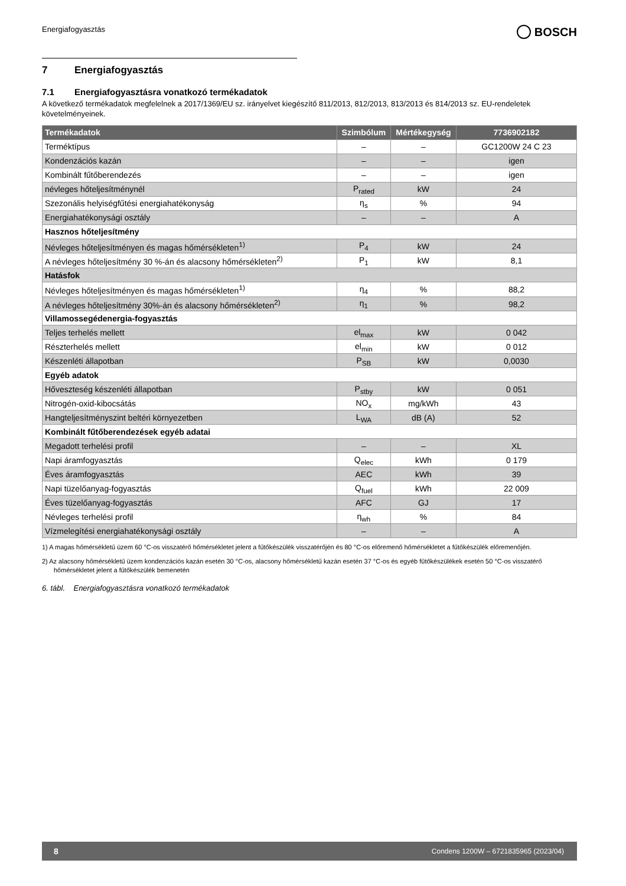Energiafogyasztás
BOSCH
7 Energiafogyasztás
7.1 Energiafogyasztásra vonatkozó termékadatok
A következő termékadatok megfelelnek a 2017/1369/EU sz. irányelvet kiegészítő 811/2013, 812/2013, 813/2013 és 814/2013 sz. EU-rendeletek követelményeinek.
| Termékadatok | Szimbólum | Mértékegység | 7736902182 |
| --- | --- | --- | --- |
| Terméktípus | – | – | GC1200W 24 C 23 |
| Kondenzációs kazán | – | – | igen |
| Kombinált fűtőberendezés | – | – | igen |
| névleges hőteljesítménynél | P<sub>rated</sub> | kW | 24 |
| Szezonális helyiségfűtési energiahatékonyság | η<sub>s</sub> | % | 94 |
| Energiahatékonysági osztály | – | – | A |
| Hasznos hőteljesítmény | | | |
| Névleges hőteljesítményen és magas hőmérsékleten<sup>1)</sup> | P<sub>4</sub> | kW | 24 |
| A névleges hőteljesítmény 30 %-án és alacsony hőmérsékleten<sup>2)</sup> | P<sub>1</sub> | kW | 8,1 |
| Hatásfok | | | |
| Névleges hőteljesítményen és magas hőmérsékleten<sup>1)</sup> | η<sub>4</sub> | % | 88,2 |
| A névleges hőteljesítmény 30%-án és alacsony hőmérsékleten<sup>2)</sup> | η<sub>1</sub> | % | 98,2 |
| Villamossegédenergia-fogyasztás | | | |
| Teljes terhelés mellett | el<sub>max</sub> | kW | 0 042 |
| Részterhelés mellett | el<sub>min</sub> | kW | 0 012 |
| Készenléti állapotban | P<sub>SB</sub> | kW | 0,0030 |
| Egyéb adatok | | | |
| Hőveszteség készenléti állapotban | P<sub>stby</sub> | kW | 0 051 |
| Nitrogén-oxid-kibocsátás | NO<sub>x</sub> | mg/kWh | 43 |
| Hangteljesítményszint beltéri környezetben | L<sub>WA</sub> | dB (A) | 52 |
| Kombinált fűtőberendezések egyéb adatai | | | |
| Megadott terhelési profil | – | – | XL |
| Napi áramfogyasztás | Q<sub>elec</sub> | kWh | 0 179 |
| Éves áramfogyasztás | AEC | kWh | 39 |
| Napi tüzelőanyag-fogyasztás | Q<sub>fuel</sub> | kWh | 22 009 |
| Éves tüzelőanyag-fogyasztás | AFC | GJ | 17 |
| Névleges terhelési profil | η<sub>wh</sub> | % | 84 |
| Vízmelegítési energiahatékonysági osztály | – | – | A |
1) A magas hőmérsékletű üzem 60 °C-os visszatérő hőmérsékletet jelent a fűtőkészülék visszatérőjén és 80 °C-os előremenő hőmérsékletet a fűtőkészülék előremenőjén.
2) Az alacsony hőmérsékletű üzem kondenzációs kazán esetén 30 °C-os, alacsony hőmérsékletű kazán esetén 37 °C-os és egyéb fűtőkészülékek esetén 50 °C-os visszatérő hőmérsékletet jelent a fűtőkészülék bemenetén
6. tábl. Energiafogyasztásra vonatkozó termékadatok
8 Condens 1200W – 6721835965 (2023/04)